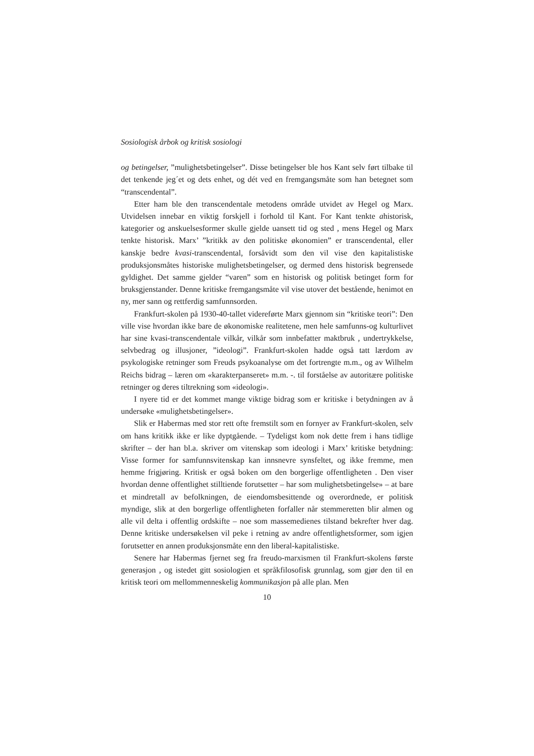Sosiologisk årbok og kritisk sosiologi
og betingelser, ”mulighetsbetingelser”. Disse betingelser ble hos Kant selv ført tilbake til det tenkende jeg´et og dets enhet, og dét ved en fremgangsmåte som han betegnet som “transcendental”.
Etter ham ble den transcendentale metodens område utvidet av Hegel og Marx. Utvidelsen innebar en viktig forskjell i forhold til Kant. For Kant tenkte ahistorisk, kategorier og anskuelsesformer skulle gjelde uansett tid og sted , mens Hegel og Marx tenkte historisk. Marx’ ”kritikk av den politiske økonomien” er transcendental, eller kanskje bedre kvasi-transcendental, forsåvidt som den vil vise den kapitalistiske produksjonsmåtes historiske mulighetsbetingelser, og dermed dens historisk begrensede gyldighet. Det samme gjelder “varen” som en historisk og politisk betinget form for bruksgjenstander. Denne kritiske fremgangsmåte vil vise utover det bestående, henimot en ny, mer sann og rettferdig samfunnsorden.
Frankfurt-skolen på 1930-40-tallet videreførte Marx gjennom sin “kritiske teori”: Den ville vise hvordan ikke bare de økonomiske realitetene, men hele samfunns-og kulturlivet har sine kvasi-transcendentale vilkår, vilkår som innbefatter maktbruk , undertrykkelse, selvbedrag og illusjoner, ”ideologi”. Frankfurt-skolen hadde også tatt lærdom av psykologiske retninger som Freuds psykoanalyse om det fortrengte m.m., og av Wilhelm Reichs bidrag – læren om «karakterpanseret» m.m. -. til forståelse av autoritære politiske retninger og deres tiltrekning som «ideologi».
I nyere tid er det kommet mange viktige bidrag som er kritiske i betydningen av å undersøke «mulighetsbetingelser».
Slik er Habermas med stor rett ofte fremstilt som en fornyer av Frankfurt-skolen, selv om hans kritikk ikke er like dyptgående. – Tydeligst kom nok dette frem i hans tidlige skrifter – der han bl.a. skriver om vitenskap som ideologi i Marx’ kritiske betydning: Visse former for samfunnsvitenskap kan innsnevre synsfeltet, og ikke fremme, men hemme frigjøring. Kritisk er også boken om den borgerlige offentligheten . Den viser hvordan denne offentlighet stilltiende forutsetter – har som mulighetsbetingelse» – at bare et mindretall av befolkningen, de eiendomsbesittende og overordnede, er politisk myndige, slik at den borgerlige offentligheten forfaller når stemmeretten blir almen og alle vil delta i offentlig ordskifte – noe som massemedienes tilstand bekrefter hver dag. Denne kritiske undersøkelsen vil peke i retning av andre offentlighetsformer, som igjen forutsetter en annen produksjonsmåte enn den liberal-kapitalistiske.
Senere har Habermas fjernet seg fra freudo-marxismen til Frankfurt-skolens første generasjon , og istedet gitt sosiologien et språkfilosofisk grunnlag, som gjør den til en kritisk teori om mellommenneskelig kommunikasjon på alle plan. Men
10